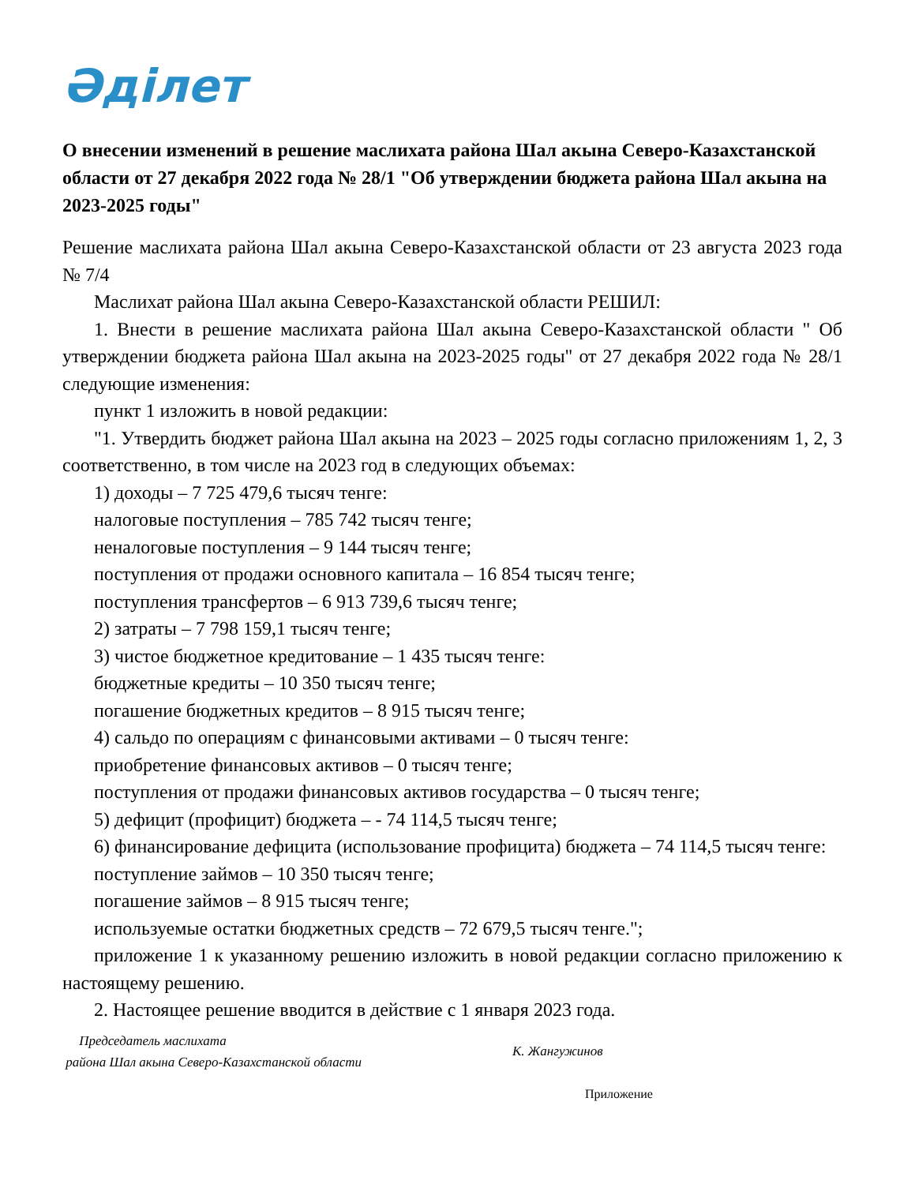Әділет
О внесении изменений в решение маслихата района Шал акына Северо-Казахстанской области от 27 декабря 2022 года № 28/1 "Об утверждении бюджета района Шал акына на 2023-2025 годы"
Решение маслихата района Шал акына Северо-Казахстанской области от 23 августа 2023 года № 7/4
Маслихат района Шал акына Северо-Казахстанской области РЕШИЛ:
1. Внести в решение маслихата района Шал акына Северо-Казахстанской области " Об утверждении бюджета района Шал акына на 2023-2025 годы" от 27 декабря 2022 года № 28/1 следующие изменения:
пункт 1 изложить в новой редакции:
"1. Утвердить бюджет района Шал акына на 2023 – 2025 годы согласно приложениям 1, 2, 3 соответственно, в том числе на 2023 год в следующих объемах:
1) доходы – 7 725 479,6 тысяч тенге:
налоговые поступления – 785 742 тысяч тенге;
неналоговые поступления – 9 144 тысяч тенге;
поступления от продажи основного капитала – 16 854 тысяч тенге;
поступления трансфертов – 6 913 739,6 тысяч тенге;
2) затраты – 7 798 159,1 тысяч тенге;
3) чистое бюджетное кредитование – 1 435 тысяч тенге:
бюджетные кредиты – 10 350 тысяч тенге;
погашение бюджетных кредитов – 8 915 тысяч тенге;
4) сальдо по операциям с финансовыми активами – 0 тысяч тенге:
приобретение финансовых активов – 0 тысяч тенге;
поступления от продажи финансовых активов государства – 0 тысяч тенге;
5) дефицит (профицит) бюджета – - 74 114,5 тысяч тенге;
6) финансирование дефицита (использование профицита) бюджета – 74 114,5 тысяч тенге:
поступление займов – 10 350 тысяч тенге;
погашение займов – 8 915 тысяч тенге;
используемые остатки бюджетных средств – 72 679,5 тысяч тенге.";
приложение 1 к указанному решению изложить в новой редакции согласно приложению к настоящему решению.
2. Настоящее решение вводится в действие с 1 января 2023 года.
Председатель маслихата
района Шал акына Северо-Казахстанской области
К. Жангужинов
Приложение